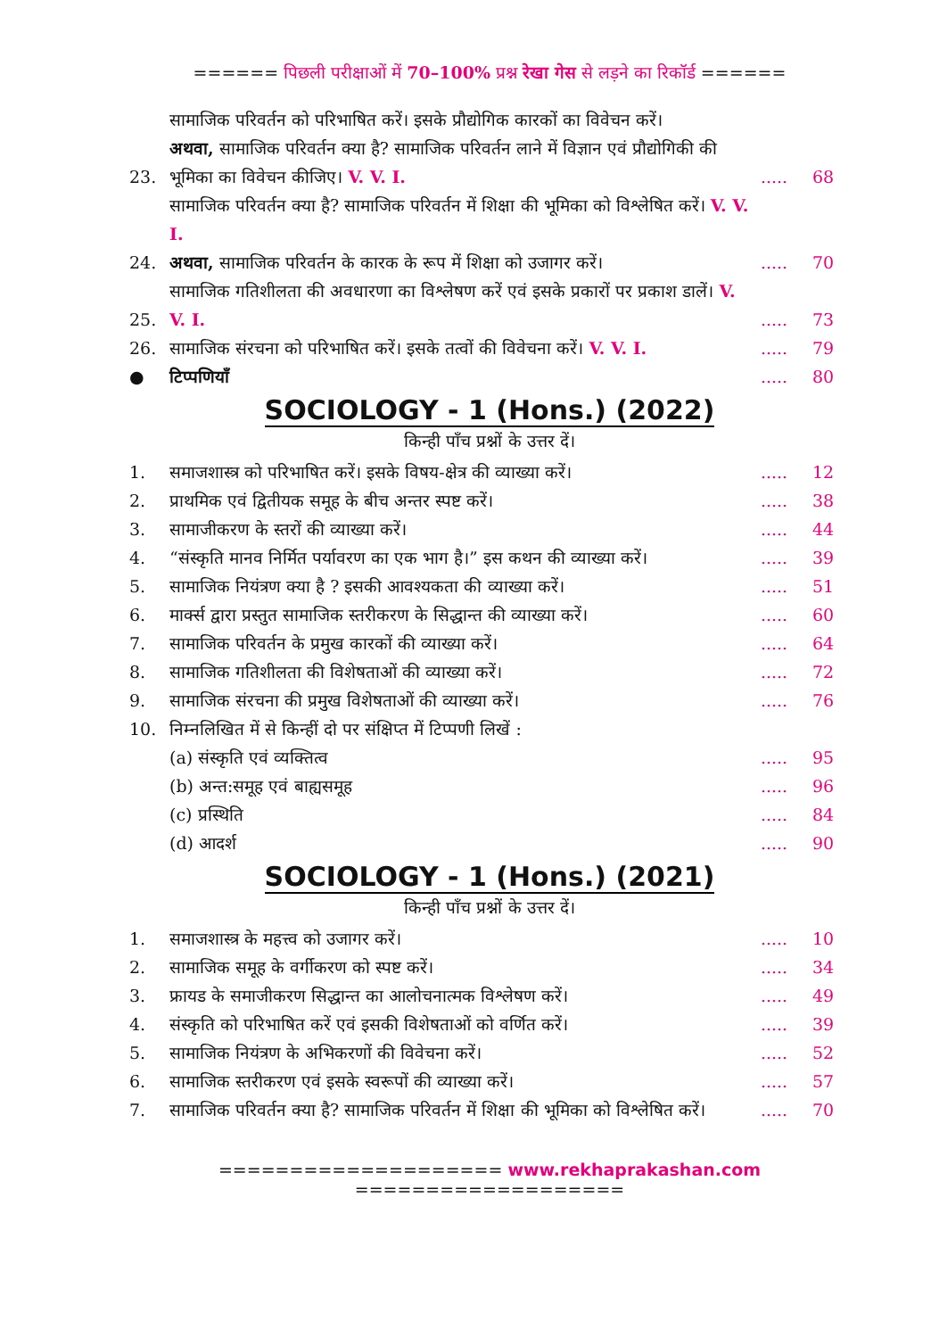====== पिछली परीक्षाओं में 70–100% प्रश्न रेखा गेस से लड़ने का रिकॉर्ड ======
23. सामाजिक परिवर्तन को परिभाषित करें। इसके प्रौद्योगिक कारकों का विवेचन करें।
अथवा, सामाजिक परिवर्तन क्या है? सामाजिक परिवर्तन लाने में विज्ञान एवं प्रौद्योगिकी की भूमिका का विवेचन कीजिए। V. V. I...... 68
24. सामाजिक परिवर्तन क्या है? सामाजिक परिवर्तन में शिक्षा की भूमिका को विश्लेषित करें। V. V. I.
अथवा, सामाजिक परिवर्तन के कारक के रूप में शिक्षा को उजागर करें।..... 70
25. सामाजिक गतिशीलता की अवधारणा का विश्लेषण करें एवं इसके प्रकारों पर प्रकाश डालें। V. V. I...... 73
26. सामाजिक संरचना को परिभाषित करें। इसके तत्वों की विवेचना करें। V. V. I...... 79
● टिप्पणियाँ..... 80
SOCIOLOGY - 1 (Hons.) (2022)
किन्ही पाँच प्रश्नों के उत्तर दें।
1. समाजशास्त्र को परिभाषित करें। इसके विषय-क्षेत्र की व्याख्या करें।..... 12
2. प्राथमिक एवं द्वितीयक समूह के बीच अन्तर स्पष्ट करें।..... 38
3. सामाजीकरण के स्तरों की व्याख्या करें।..... 44
4. “संस्कृति मानव निर्मित पर्यावरण का एक भाग है।” इस कथन की व्याख्या करें।..... 39
5. सामाजिक नियंत्रण क्या है ? इसकी आवश्यकता की व्याख्या करें।..... 51
6. मार्क्स द्वारा प्रस्तुत सामाजिक स्तरीकरण के सिद्धान्त की व्याख्या करें।..... 60
7. सामाजिक परिवर्तन के प्रमुख कारकों की व्याख्या करें।..... 64
8. सामाजिक गतिशीलता की विशेषताओं की व्याख्या करें।..... 72
9. सामाजिक संरचना की प्रमुख विशेषताओं की व्याख्या करें।..... 76
10. निम्नलिखित में से किन्हीं दो पर संक्षिप्त में टिप्पणी लिखें :
(a) संस्कृति एवं व्यक्तित्व..... 95
(b) अन्त:समूह एवं बाह्यसमूह..... 96
(c) प्रस्थिति..... 84
(d) आदर्श..... 90
SOCIOLOGY - 1 (Hons.) (2021)
किन्ही पाँच प्रश्नों के उत्तर दें।
1. समाजशास्त्र के महत्त्व को उजागर करें।..... 10
2. सामाजिक समूह के वर्गीकरण को स्पष्ट करें।..... 34
3. फ्रायड के समाजीकरण सिद्धान्त का आलोचनात्मक विश्लेषण करें।..... 49
4. संस्कृति को परिभाषित करें एवं इसकी विशेषताओं को वर्णित करें।..... 39
5. सामाजिक नियंत्रण के अभिकरणों की विवेचना करें।..... 52
6. सामाजिक स्तरीकरण एवं इसके स्वरूपों की व्याख्या करें।..... 57
7. सामाजिक परिवर्तन क्या है? सामाजिक परिवर्तन में शिक्षा की भूमिका को विश्लेषित करें।..... 70
==================== www.rekhaprakashan.com ===================